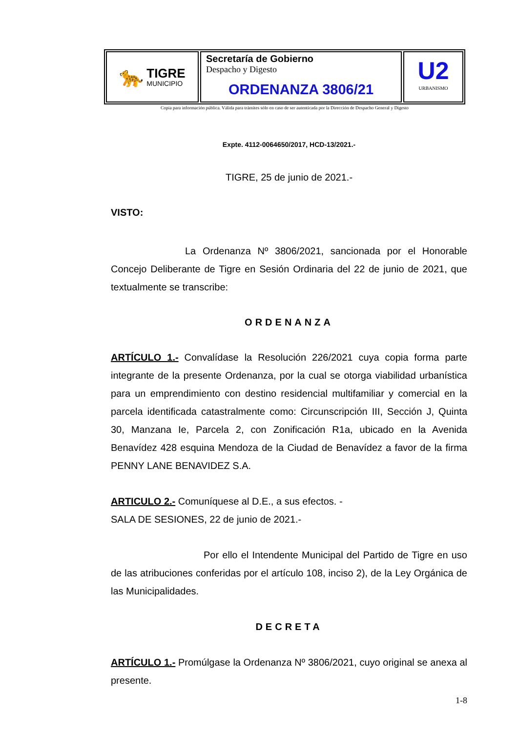🐆
TIGRE
MUNICIPIO
Secretaría de Gobierno
Despacho y Digesto
ORDENANZA 3806/21
U2
URBANISMO
Copia para información pública. Válida para trámites sólo en caso de ser autenticada por la Dirección de Despacho General y Digesto
Expte. 4112-0064650/2017, HCD-13/2021.-
TIGRE, 25 de junio de 2021.-
VISTO:
La Ordenanza Nº 3806/2021, sancionada por el Honorable Concejo Deliberante de Tigre en Sesión Ordinaria del 22 de junio de 2021, que textualmente se transcribe:
ORDENANZA
ARTÍCULO 1.- Convalídase la Resolución 226/2021 cuya copia forma parte integrante de la presente Ordenanza, por la cual se otorga viabilidad urbanística para un emprendimiento con destino residencial multifamiliar y comercial en la parcela identificada catastralmente como: Circunscripción III, Sección J, Quinta 30, Manzana Ie, Parcela 2, con Zonificación R1a, ubicado en la Avenida Benavídez 428 esquina Mendoza de la Ciudad de Benavídez a favor de la firma PENNY LANE BENAVIDEZ S.A.
ARTICULO 2.- Comuníquese al D.E., a sus efectos. -
SALA DE SESIONES, 22 de junio de 2021.-
Por ello el Intendente Municipal del Partido de Tigre en uso de las atribuciones conferidas por el artículo 108, inciso 2), de la Ley Orgánica de las Municipalidades.
DECRETA
ARTÍCULO 1.- Promúlgase la Ordenanza Nº 3806/2021, cuyo original se anexa al presente.
1-8